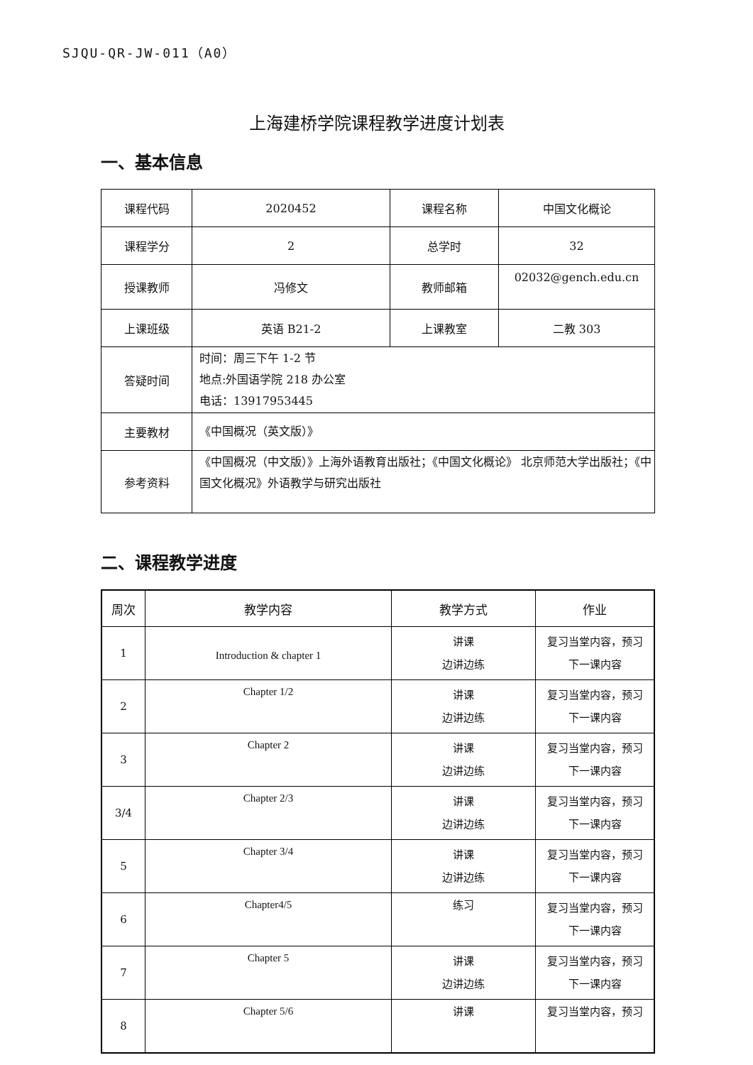SJQU-QR-JW-011（A0）
上海建桥学院课程教学进度计划表
一、基本信息
| 课程代码 | 2020452 | 课程名称 | 中国文化概论 |
| 课程学分 | 2 | 总学时 | 32 |
| 授课教师 | 冯修文 | 教师邮箱 | 02032@gench.edu.cn |
| 上课班级 | 英语 B21-2 | 上课教室 | 二教 303 |
| 答疑时间 | 时间：周三下午 1-2 节 地点:外国语学院 218 办公室 电话：13917953445 | | |
| 主要教材 | 《中国概况（英文版）》 | | |
| 参考资料 | 《中国概况（中文版）》上海外语教育出版社；《中国文化概论》 北京师范大学出版社；《中国文化概况》外语教学与研究出版社 | | |
二、课程教学进度
| 周次 | 教学内容 | 教学方式 | 作业 |
| --- | --- | --- | --- |
| 1 | Introduction & chapter 1 | 讲课 边讲边练 | 复习当堂内容，预习 下一课内容 |
| 2 | Chapter 1/2 | 讲课 边讲边练 | 复习当堂内容，预习 下一课内容 |
| 3 | Chapter 2 | 讲课 边讲边练 | 复习当堂内容，预习 下一课内容 |
| 3/4 | Chapter 2/3 | 讲课 边讲边练 | 复习当堂内容，预习 下一课内容 |
| 5 | Chapter 3/4 | 讲课 边讲边练 | 复习当堂内容，预习 下一课内容 |
| 6 | Chapter4/5 | 练习 | 复习当堂内容，预习 下一课内容 |
| 7 | Chapter 5 | 讲课 边讲边练 | 复习当堂内容，预习 下一课内容 |
| 8 | Chapter 5/6 | 讲课 | 复习当堂内容，预习 |